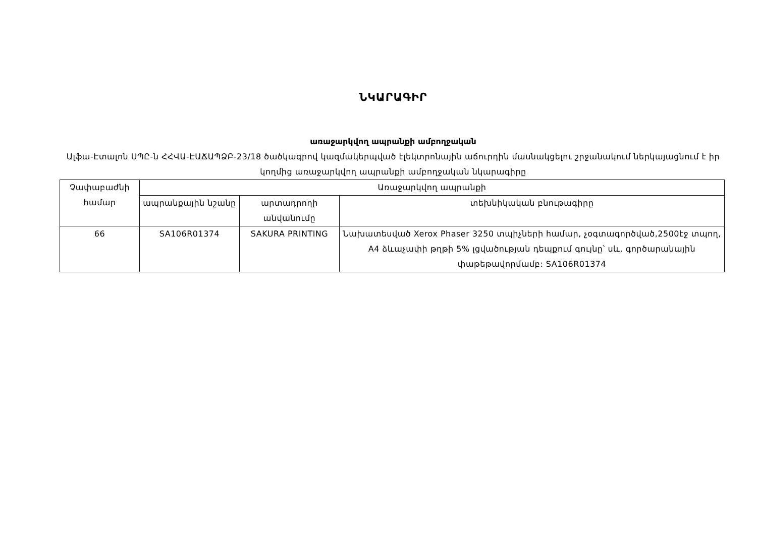ՆԿԱՐԱԳԻՐ
առաջարկվող ապրանքի ամբողջական
Ալֆա-Էտալոն ՍՊԸ-ն ՀՀՎԱ-ԷԱՃԱՊՁԲ-23/18 ծածկագրով կազմակերպված էլեկտրոնային աճուրդին մասնակցելու շրջանակում ներկայացնում է իր կողմից առաջարկվող ապրանքի ամբողջական նկարագիրը
| Չափաբաժնի համար | Առաջարկվող ապրանքի | | |
| --- | --- | --- | --- |
| | ապրանքային նշանը | արտադրողի անվանումը | տեխնիկական բնութագիրը |
| 66 | SA106R01374 | SAKURA PRINTING | Նախատեսված Xerox Phaser 3250 տպիչների համար, չօգտագործված,2500էջ տպող, A4 ձևաչափի թղթի 5% լցվածության դեպքում գույնը՝ սև, գործարանային փաթեթավորմամբ: SA106R01374 |